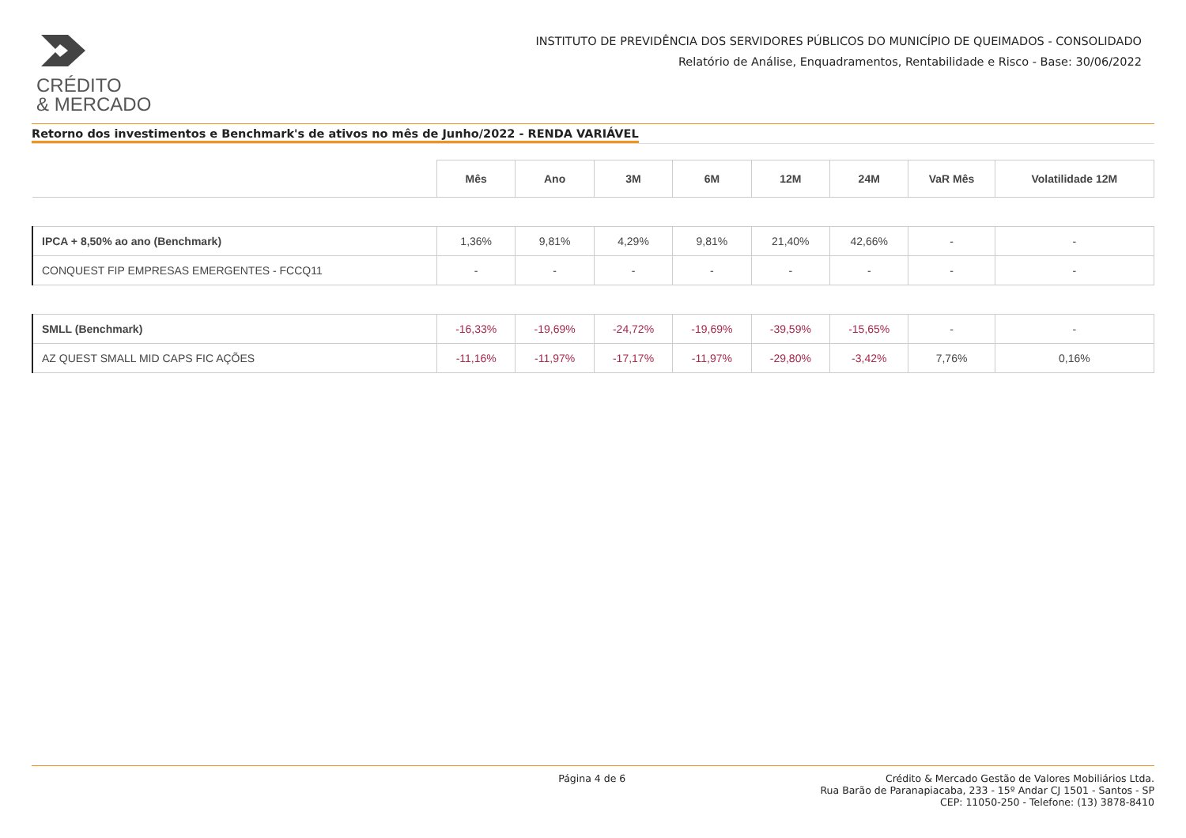CRÉDITO
& MERCADO
INSTITUTO DE PREVIDÊNCIA DOS SERVIDORES PÚBLICOS DO MUNICÍPIO DE QUEIMADOS - CONSOLIDADO
Relatório de Análise, Enquadramentos, Rentabilidade e Risco - Base: 30/06/2022
Retorno dos investimentos e Benchmark's de ativos no mês de Junho/2022 - RENDA VARIÁVEL
| | Mês | Ano | 3M | 6M | 12M | 24M | VaR Mês | Volatilidade 12M |
| --- | --- | --- | --- | --- | --- | --- | --- | --- |
| IPCA + 8,50% ao ano (Benchmark) | 1,36% | 9,81% | 4,29% | 9,81% | 21,40% | 42,66% | - | - |
| CONQUEST FIP EMPRESAS EMERGENTES - FCCQ11 | - | - | - | - | - | - | - | - |
| SMLL (Benchmark) | -16,33% | -19,69% | -24,72% | -19,69% | -39,59% | -15,65% | - | - |
| AZ QUEST SMALL MID CAPS FIC AÇÕES | -11,16% | -11,97% | -17,17% | -11,97% | -29,80% | -3,42% | 7,76% | 0,16% |
Página 4 de 6 Crédito & Mercado Gestão de Valores Mobiliários Ltda.
Rua Barão de Paranapiacaba, 233 - 15º Andar CJ 1501 - Santos - SP
CEP: 11050-250 - Telefone: (13) 3878-8410